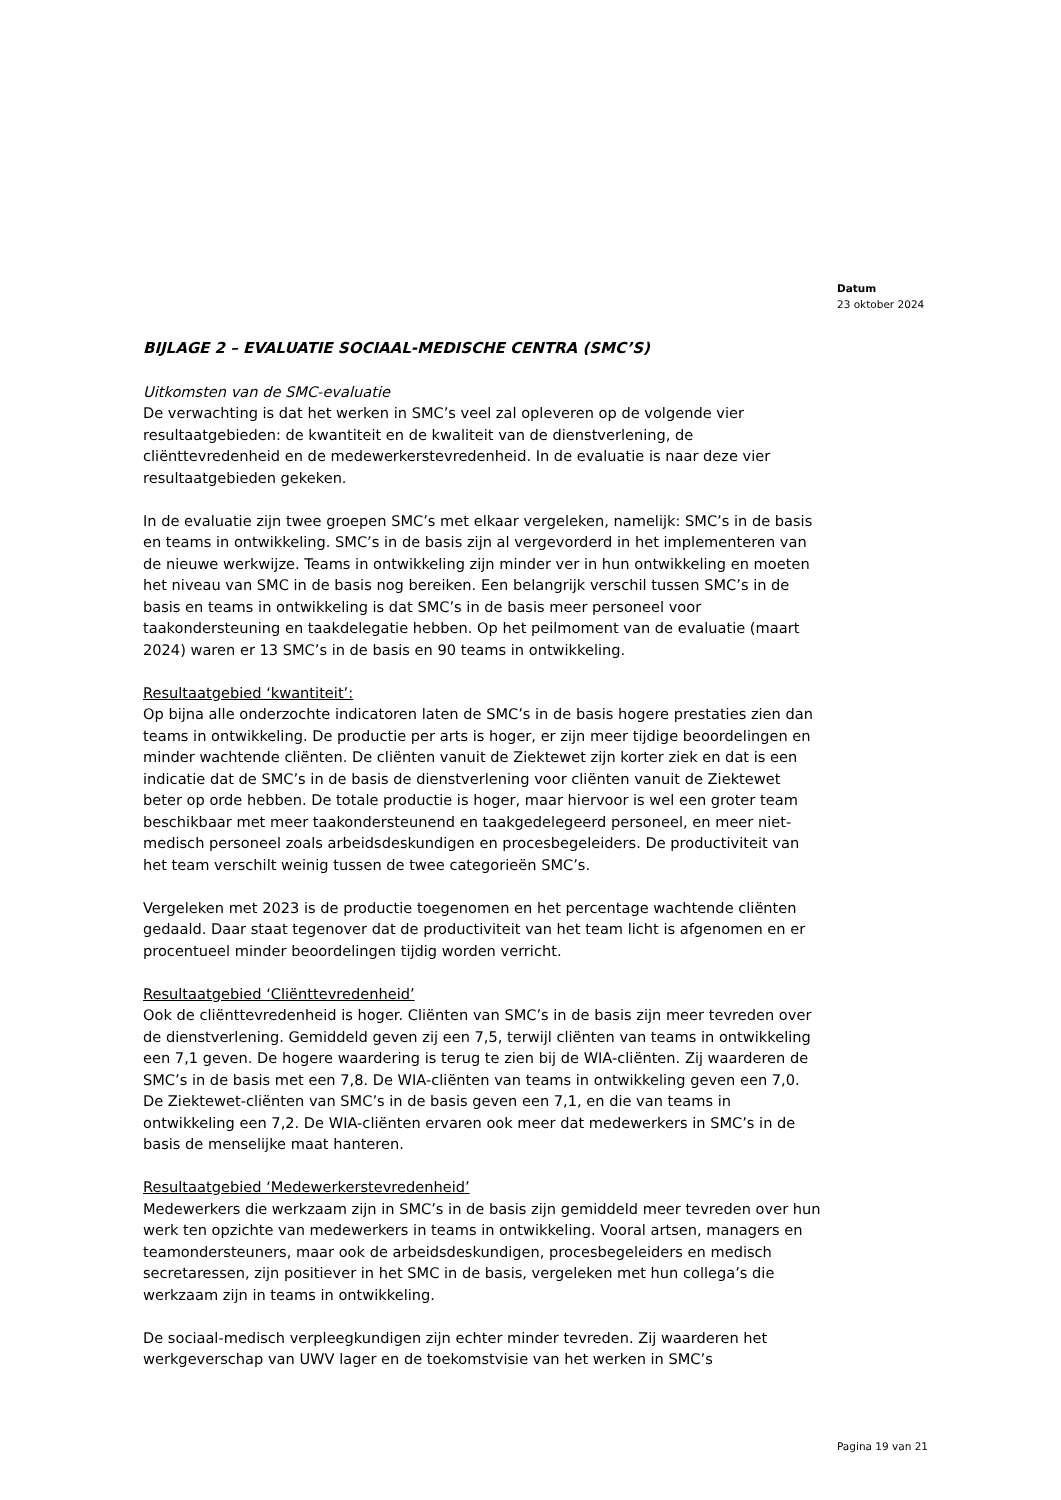Datum
23 oktober 2024
BIJLAGE 2 – EVALUATIE SOCIAAL-MEDISCHE CENTRA (SMC’S)
Uitkomsten van de SMC-evaluatie
De verwachting is dat het werken in SMC’s veel zal opleveren op de volgende vier resultaatgebieden: de kwantiteit en de kwaliteit van de dienstverlening, de cliënttevredenheid en de medewerkerstevredenheid. In de evaluatie is naar deze vier resultaatgebieden gekeken.
In de evaluatie zijn twee groepen SMC’s met elkaar vergeleken, namelijk: SMC’s in de basis en teams in ontwikkeling. SMC’s in de basis zijn al vergevorderd in het implementeren van de nieuwe werkwijze. Teams in ontwikkeling zijn minder ver in hun ontwikkeling en moeten het niveau van SMC in de basis nog bereiken. Een belangrijk verschil tussen SMC’s in de basis en teams in ontwikkeling is dat SMC’s in de basis meer personeel voor taakondersteuning en taakdelegatie hebben. Op het peilmoment van de evaluatie (maart 2024) waren er 13 SMC’s in de basis en 90 teams in ontwikkeling.
Resultaatgebied ‘kwantiteit’:
Op bijna alle onderzochte indicatoren laten de SMC’s in de basis hogere prestaties zien dan teams in ontwikkeling. De productie per arts is hoger, er zijn meer tijdige beoordelingen en minder wachtende cliënten. De cliënten vanuit de Ziektewet zijn korter ziek en dat is een indicatie dat de SMC’s in de basis de dienstverlening voor cliënten vanuit de Ziektewet beter op orde hebben. De totale productie is hoger, maar hiervoor is wel een groter team beschikbaar met meer taakondersteunend en taakgedelegeerd personeel, en meer niet-medisch personeel zoals arbeidsdeskundigen en procesbegeleiders. De productiviteit van het team verschilt weinig tussen de twee categorieën SMC’s.
Vergeleken met 2023 is de productie toegenomen en het percentage wachtende cliënten gedaald. Daar staat tegenover dat de productiviteit van het team licht is afgenomen en er procentueel minder beoordelingen tijdig worden verricht.
Resultaatgebied ‘Cliënttevredenheid’
Ook de cliënttevredenheid is hoger. Cliënten van SMC’s in de basis zijn meer tevreden over de dienstverlening. Gemiddeld geven zij een 7,5, terwijl cliënten van teams in ontwikkeling een 7,1 geven. De hogere waardering is terug te zien bij de WIA-cliënten. Zij waarderen de SMC’s in de basis met een 7,8. De WIA-cliënten van teams in ontwikkeling geven een 7,0. De Ziektewet-cliënten van SMC’s in de basis geven een 7,1, en die van teams in ontwikkeling een 7,2. De WIA-cliënten ervaren ook meer dat medewerkers in SMC’s in de basis de menselijke maat hanteren.
Resultaatgebied ‘Medewerkerstevredenheid’
Medewerkers die werkzaam zijn in SMC’s in de basis zijn gemiddeld meer tevreden over hun werk ten opzichte van medewerkers in teams in ontwikkeling. Vooral artsen, managers en teamondersteuners, maar ook de arbeidsdeskundigen, procesbegeleiders en medisch secretaressen, zijn positiever in het SMC in de basis, vergeleken met hun collega’s die werkzaam zijn in teams in ontwikkeling.
De sociaal-medisch verpleegkundigen zijn echter minder tevreden. Zij waarderen het werkgeverschap van UWV lager en de toekomstvisie van het werken in SMC’s
Pagina 19 van 21